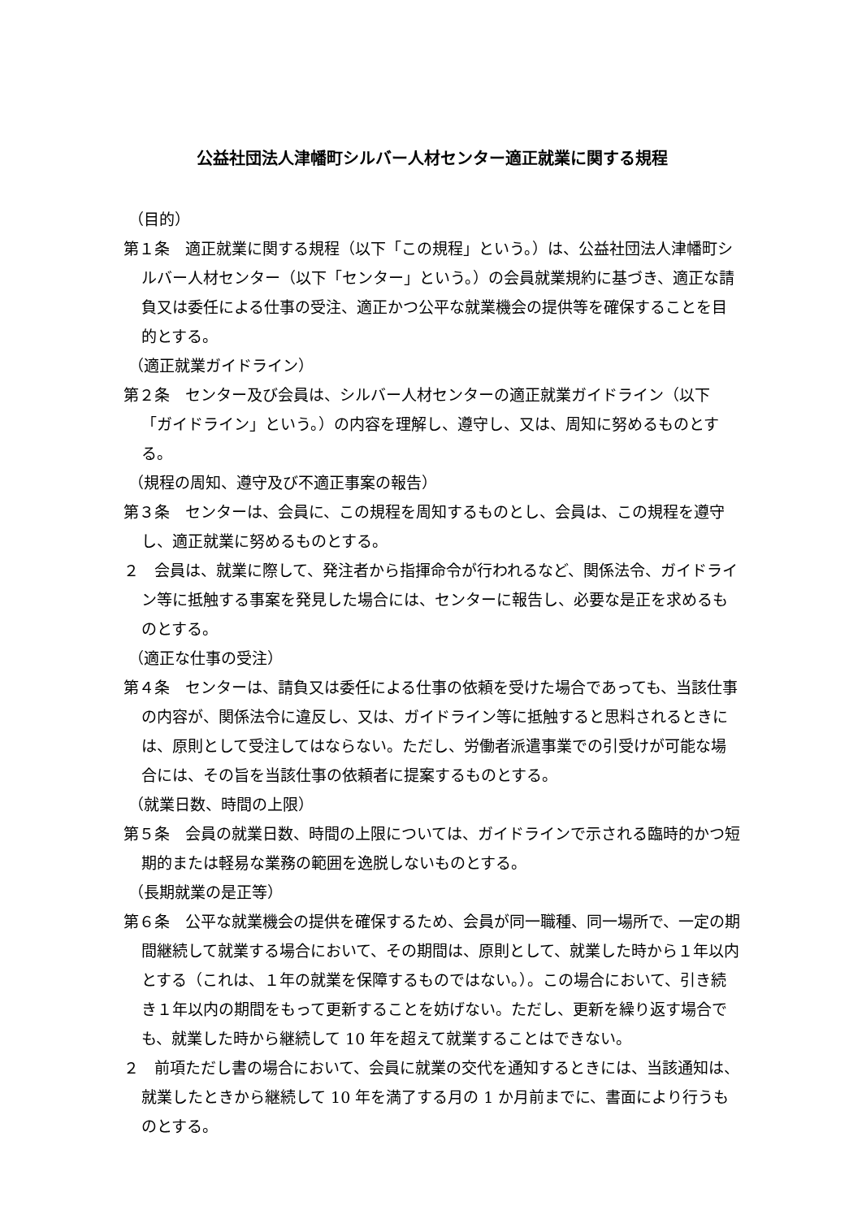公益社団法人津幡町シルバー人材センター適正就業に関する規程
（目的）
第１条　適正就業に関する規程（以下「この規程」という。）は、公益社団法人津幡町シルバー人材センター（以下「センター」という。）の会員就業規約に基づき、適正な請負又は委任による仕事の受注、適正かつ公平な就業機会の提供等を確保することを目的とする。
（適正就業ガイドライン）
第２条　センター及び会員は、シルバー人材センターの適正就業ガイドライン（以下「ガイドライン」という。）の内容を理解し、遵守し、又は、周知に努めるものとする。
（規程の周知、遵守及び不適正事案の報告）
第３条　センターは、会員に、この規程を周知するものとし、会員は、この規程を遵守し、適正就業に努めるものとする。
２　会員は、就業に際して、発注者から指揮命令が行われるなど、関係法令、ガイドライン等に抵触する事案を発見した場合には、センターに報告し、必要な是正を求めるものとする。
（適正な仕事の受注）
第４条　センターは、請負又は委任による仕事の依頼を受けた場合であっても、当該仕事の内容が、関係法令に違反し、又は、ガイドライン等に抵触すると思料されるときには、原則として受注してはならない。ただし、労働者派遣事業での引受けが可能な場合には、その旨を当該仕事の依頼者に提案するものとする。
（就業日数、時間の上限）
第５条　会員の就業日数、時間の上限については、ガイドラインで示される臨時的かつ短期的または軽易な業務の範囲を逸脱しないものとする。
（長期就業の是正等）
第６条　公平な就業機会の提供を確保するため、会員が同一職種、同一場所で、一定の期間継続して就業する場合において、その期間は、原則として、就業した時から１年以内とする（これは、１年の就業を保障するものではない。）。この場合において、引き続き１年以内の期間をもって更新することを妨げない。ただし、更新を繰り返す場合でも、就業した時から継続して 10 年を超えて就業することはできない。
２　前項ただし書の場合において、会員に就業の交代を通知するときには、当該通知は、就業したときから継続して 10 年を満了する月の 1 か月前までに、書面により行うものとする。